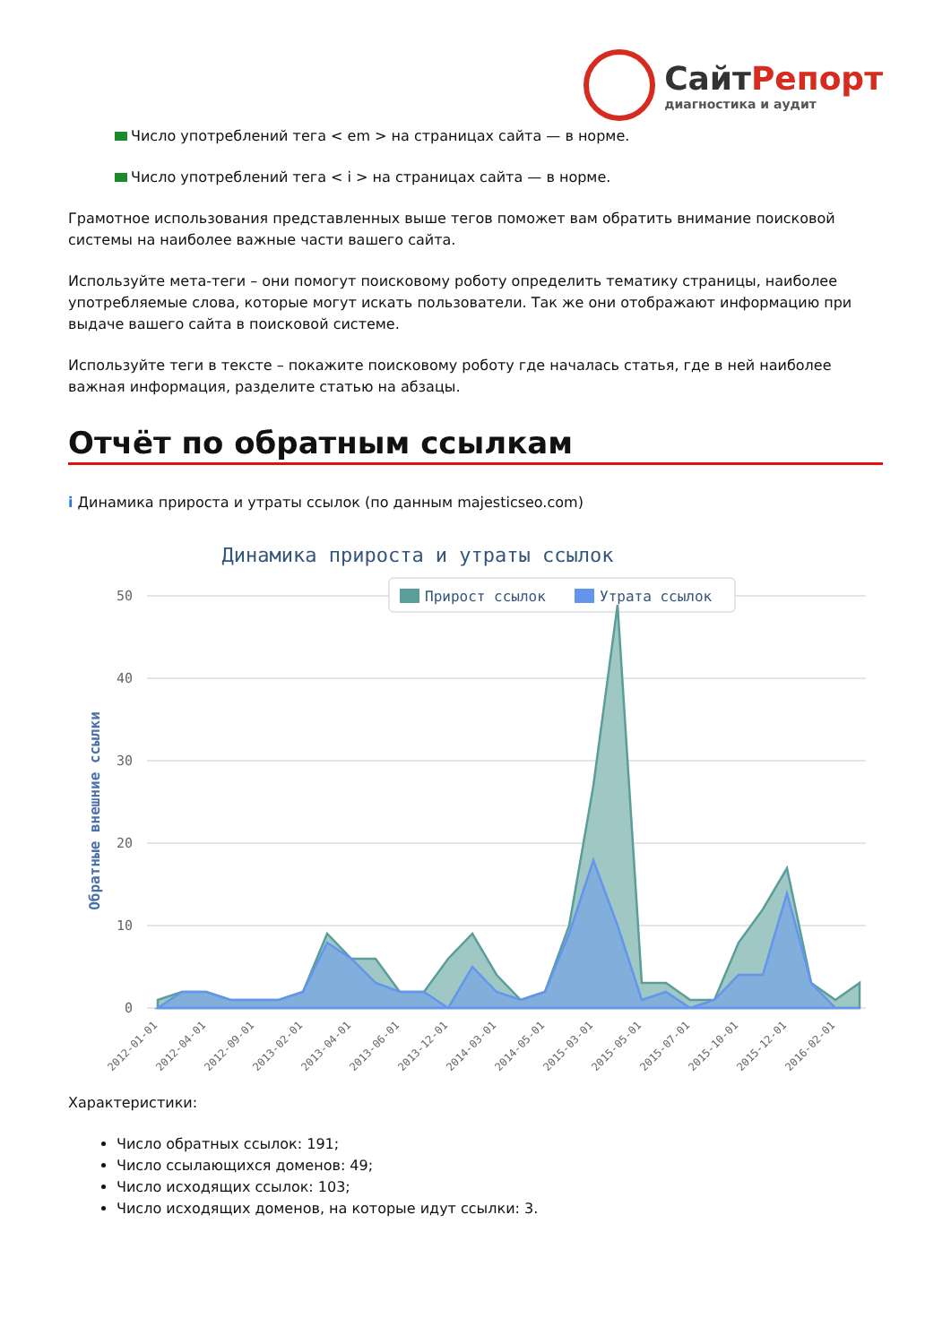СайтРепорт
диагностика и аудит
Число употреблений тега < em > на страницах сайта — в норме.
Число употреблений тега < i > на страницах сайта — в норме.
Грамотное использования представленных выше тегов поможет вам обратить внимание поисковой системы на наиболее важные части вашего сайта.
Используйте мета-теги – они помогут поисковому роботу определить тематику страницы, наиболее употребляемые слова, которые могут искать пользователи. Так же они отображают информацию при выдаче вашего сайта в поисковой системе.
Используйте теги в тексте – покажите поисковому роботу где началась статья, где в ней наиболее важная информация, разделите статью на абзацы.
Отчёт по обратным ссылкам
i Динамика прироста и утраты ссылок (по данным majesticseo.com)
Динамика прироста и утраты ссылок
50
40
30
20
10
0
Обратные внешние ссылки
Прирост ссылок
Утрата ссылок
2012-01-01
2012-04-01
2012-09-01
2013-02-01
2013-04-01
2013-06-01
2013-12-01
2014-03-01
2014-05-01
2015-03-01
2015-05-01
2015-07-01
2015-10-01
2015-12-01
2016-02-01
Характеристики:
Число обратных ссылок: 191;
Число ссылающихся доменов: 49;
Число исходящих ссылок: 103;
Число исходящих доменов, на которые идут ссылки: 3.